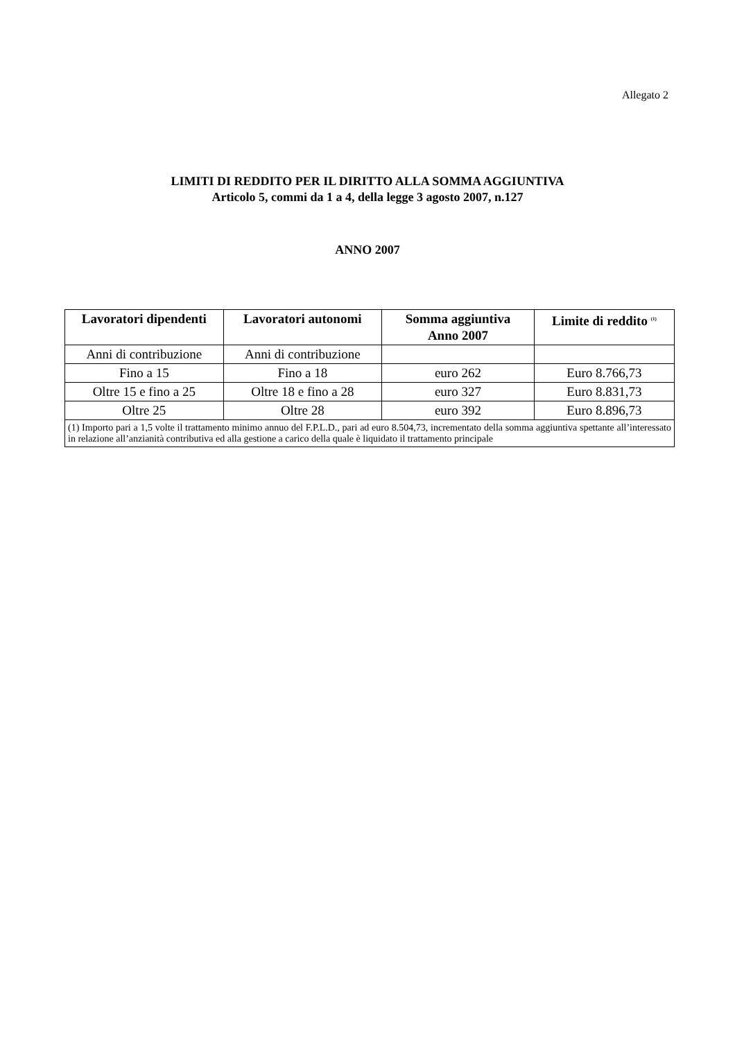Allegato 2
LIMITI DI REDDITO PER IL DIRITTO ALLA SOMMA AGGIUNTIVA
Articolo 5, commi da 1 a 4, della legge 3 agosto 2007, n.127
ANNO 2007
| Lavoratori dipendenti | Lavoratori autonomi | Somma aggiuntiva Anno 2007 | Limite di reddito <sup>(1)</sup> |
| --- | --- | --- | --- |
| Anni di contribuzione | Anni di contribuzione | | |
| Fino a 15 | Fino a 18 | euro 262 | Euro 8.766,73 |
| Oltre 15 e fino a 25 | Oltre 18 e fino a 28 | euro 327 | Euro 8.831,73 |
| Oltre 25 | Oltre 28 | euro 392 | Euro 8.896,73 |
| (1) Importo pari a 1,5 volte il trattamento minimo annuo del F.P.L.D., pari ad euro 8.504,73, incrementato della somma aggiuntiva spettante all’interessato in relazione all’anzianità contributiva ed alla gestione a carico della quale è liquidato il trattamento principale | | | |